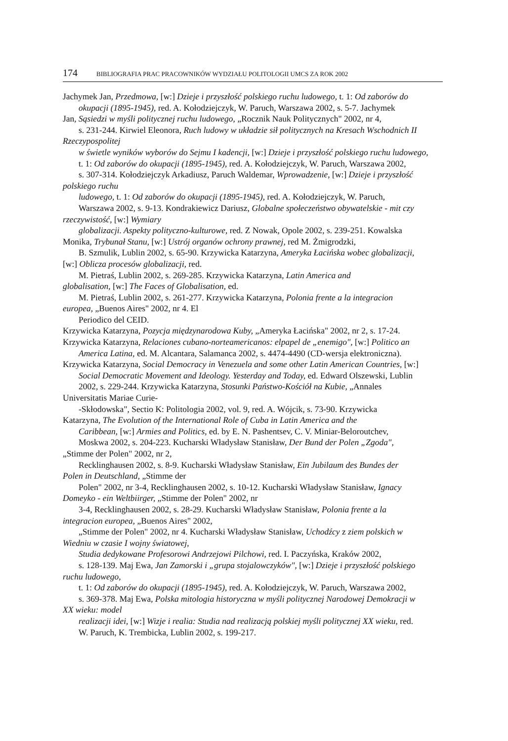174 BIBLIOGRAFIA PRAC PRACOWNIKÓW WYDZIAŁU POLITOLOGII UMCS ZA ROK 2002
Jachymek Jan, Przedmowa, [w:] Dzieje i przyszłość polskiego ruchu ludowego, t. 1: Od zaborów do
okupacji (1895-1945), red. A. Kołodziejczyk, W. Paruch, Warszawa 2002, s. 5-7. Jachymek
Jan, Sąsiedzi w myśli politycznej ruchu ludowego, „Rocznik Nauk Politycznych" 2002, nr 4,
s. 231-244. Kirwiel Eleonora, Ruch ludowy w układzie sił politycznych na Kresach Wschodnich II
Rzeczypospolitej
w świetle wyników wyborów do Sejmu I kadencji, [w:] Dzieje i przyszłość polskiego ruchu ludowego,
t. 1: Od zaborów do okupacji (1895-1945), red. A. Kołodziejczyk, W. Paruch, Warszawa 2002,
s. 307-314. Kołodziejczyk Arkadiusz, Paruch Waldemar, Wprowadzenie, [w:] Dzieje i przyszłość
polskiego ruchu
ludowego, t. 1: Od zaborów do okupacji (1895-1945), red. A. Kołodziejczyk, W. Paruch,
Warszawa 2002, s. 9-13. Kondrakiewicz Dariusz, Globalne społeczeństwo obywatelskie - mit czy
rzeczywistość, [w:] Wymiary
globalizacji. Aspekty polityczno-kulturowe, red. Z Nowak, Opole 2002, s. 239-251. Kowalska
Monika, Trybunał Stanu, [w:] Ustrój organów ochrony prawnej, red M. Żmigrodzki,
B. Szmulik, Lublin 2002, s. 65-90. Krzywicka Katarzyna, Ameryka Łacińska wobec globalizacji,
[w:] Oblicza procesów globalizacji, red.
M. Pietraś, Lublin 2002, s. 269-285. Krzywicka Katarzyna, Latin America and
globalisation, [w:] The Faces of Globalisation, ed.
M. Pietraś, Lublin 2002, s. 261-277. Krzywicka Katarzyna, Polonia frente a la integracion
europea, „Buenos Aires" 2002, nr 4. El
Periodico del CEID.
Krzywicka Katarzyna, Pozycja międzynarodowa Kuby, „Ameryka Łacińska" 2002, nr 2, s. 17-24.
Krzywicka Katarzyna, Relaciones cubano-norteamericanos: elpapel de „enemigo", [w:] Politico an
America Latina, ed. M. Alcantara, Salamanca 2002, s. 4474-4490 (CD-wersja elektroniczna).
Krzywicka Katarzyna, Social Democracy in Venezuela and some other Latin American Countries, [w:]
Social Democratic Movement and Ideology. Yesterday and Today, ed. Edward Olszewski, Lublin
2002, s. 229-244. Krzywicka Katarzyna, Stosunki Państwo-Kościół na Kubie, „Annales
Universitatis Mariae Curie-
-Skłodowska", Sectio K: Politologia 2002, vol. 9, red. A. Wójcik, s. 73-90. Krzywicka
Katarzyna, The Evolution of the International Role of Cuba in Latin America and the
Caribbean, [w:] Armies and Politics, ed. by E. N. Pashentsev, C. V. Miniar-Beloroutchev,
Moskwa 2002, s. 204-223. Kucharski Władysław Stanisław, Der Bund der Polen „Zgoda",
„Stimme der Polen" 2002, nr 2,
Recklinghausen 2002, s. 8-9. Kucharski Władysław Stanisław, Ein Jubilaum des Bundes der
Polen in Deutschland, „Stimme der
Polen" 2002, nr 3-4, Recklinghausen 2002, s. 10-12. Kucharski Władysław Stanisław, Ignacy
Domeyko - ein Weltbiirger, „Stimme der Polen" 2002, nr
3-4, Recklinghausen 2002, s. 28-29. Kucharski Władysław Stanisław, Polonia frente a la
integracion europea, „Buenos Aires" 2002,
„Stimme der Polen" 2002, nr 4. Kucharski Władysław Stanisław, Uchodźcy z ziem polskich w
Wiedniu w czasie I wojny światowej,
Studia dedykowane Profesorowi Andrzejowi Pilchowi, red. I. Paczyńska, Kraków 2002,
s. 128-139. Maj Ewa, Jan Zamorski i „grupa stojalowczyków", [w:] Dzieje i przyszłość polskiego
ruchu ludowego,
t. 1: Od zaborów do okupacji (1895-1945), red. A. Kołodziejczyk, W. Paruch, Warszawa 2002,
s. 369-378. Maj Ewa, Polska mitologia historyczna w myśli politycznej Narodowej Demokracji w
XX wieku: model
realizacji idei, [w:] Wizje i realia: Studia nad realizacją polskiej myśli politycznej XX wieku, red.
W. Paruch, K. Trembicka, Lublin 2002, s. 199-217.